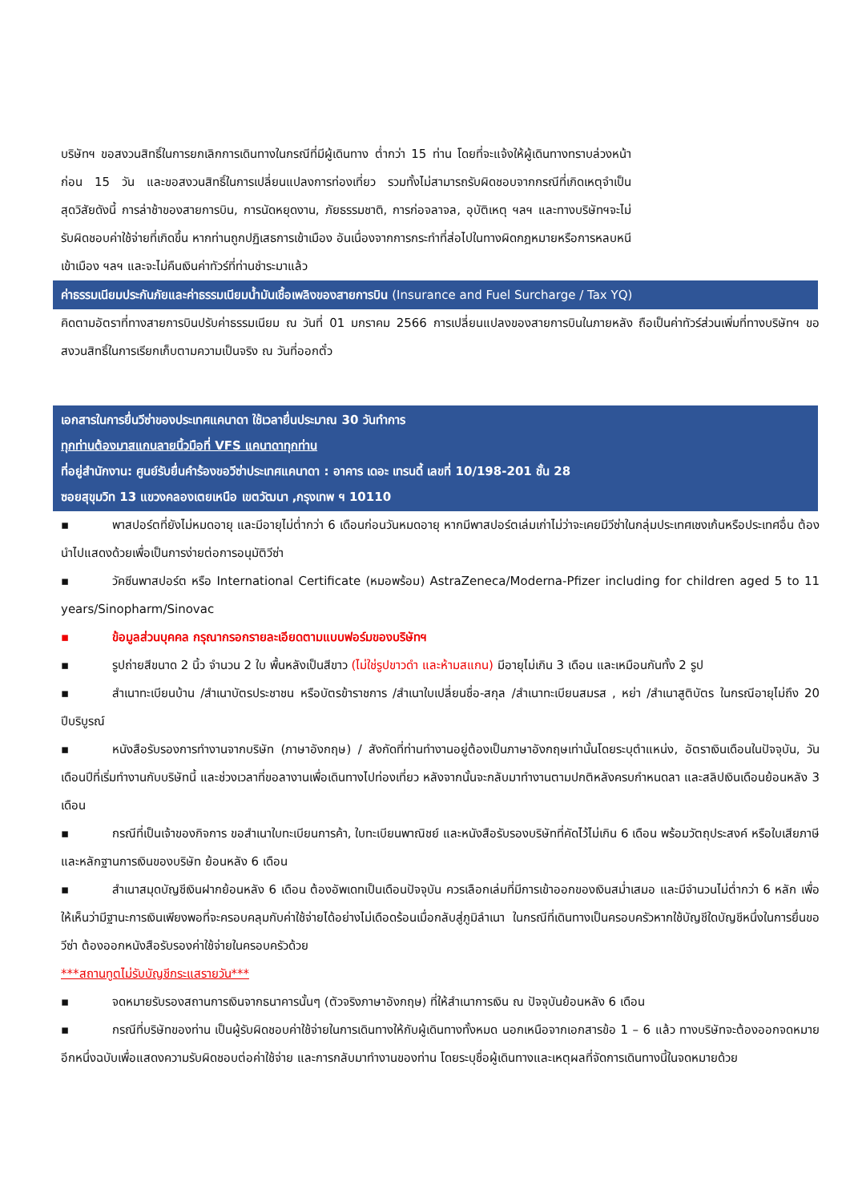บริษัทฯ ขอสงวนสิทธิ์ในการยกเลิกการเดินทางในกรณีที่มีผู้เดินทาง ต่ำกว่า 15 ท่าน โดยที่จะแจ้งให้ผู้เดินทางทราบล่วงหน้าก่อน 15 วัน และขอสงวนสิทธิ์ในการเปลี่ยนแปลงการท่องเที่ยว รวมทั้งไม่สามารถรับผิดชอบจากกรณีที่เกิดเหตุจำเป็นสุดวิสัยดังนี้ การล่าช้าของสายการบิน, การนัดหยุดงาน, ภัยธรรมชาติ, การก่อจลาจล, อุบัติเหตุ ฯลฯ และทางบริษัทฯจะไม่รับผิดชอบค่าใช้จ่ายที่เกิดขึ้น หากท่านถูกปฏิเสธการเข้าเมือง อันเนื่องจากการกระทำที่ส่อไปในทางผิดกฎหมายหรือการหลบหนีเข้าเมือง ฯลฯ และจะไม่คืนเงินค่าทัวร์ที่ท่านชำระมาแล้ว
ค่าธรรมเนียมประกันภัยและค่าธรรมเนียมน้ำมันเชื้อเพลิงของสายการบิน (Insurance and Fuel Surcharge / Tax YQ)
คิดตามอัตราที่ทางสายการบินปรับค่าธรรมเนียม ณ วันที่ 01 มกราคม 2566 การเปลี่ยนแปลงของสายการบินในภายหลัง ถือเป็นค่าทัวร์ส่วนเพิ่มที่ทางบริษัทฯ ขอสงวนสิทธิ์ในการเรียกเก็บตามความเป็นจริง ณ วันที่ออกตั๋ว
เอกสารในการยื่นวีซ่าของประเทศแคนาดา ใช้เวลายื่นประมาณ 30 วันทำการ
ทุกท่านต้องมาสแกนลายนิ้วมือที่ VFS แคนาดาทุกท่าน
ที่อยู่สำนักงาน: ศูนย์รับยื่นคำร้องขอวีซ่าประเทศแคนาดา : อาคาร เดอะ เทรนดี้ เลขที่ 10/198-201 ชั้น 28
ซอยสุขุมวิท 13 แขวงคลองเตยเหนือ เขตวัฒนา ,กรุงเทพ ฯ 10110
▪ พาสปอร์ตที่ยังไม่หมดอายุ และมีอายุไม่ต่ำกว่า 6 เดือนก่อนวันหมดอายุ หากมีพาสปอร์ตเล่มเก่าไม่ว่าจะเคยมีวีซ่าในกลุ่มประเทศเชงเก้นหรือประเทศอื่น ต้องนำไปแสดงด้วยเพื่อเป็นการง่ายต่อการอนุมัติวีซ่า
▪ วัคซีนพาสปอร์ต หรือ International Certificate (หมอพร้อม) AstraZeneca/Moderna-Pfizer including for children aged 5 to 11 years/Sinopharm/Sinovac
▪ ข้อมูลส่วนบุคคล กรุณากรอกรายละเอียดตามแบบฟอร์มของบริษัทฯ
▪ รูปถ่ายสีขนาด 2 นิ้ว จำนวน 2 ใบ พื้นหลังเป็นสีขาว (ไม่ใช่รูปขาวดำ และห้ามสแกน) มีอายุไม่เกิน 3 เดือน และเหมือนกันทั้ง 2 รูป
▪ สำเนาทะเบียนบ้าน /สำเนาบัตรประชาชน หรือบัตรข้าราชการ /สำเนาใบเปลี่ยนชื่อ-สกุล /สำเนาทะเบียนสมรส , หย่า /สำเนาสูติบัตร ในกรณีอายุไม่ถึง 20 ปีบริบูรณ์
▪ หนังสือรับรองการทำงานจากบริษัท (ภาษาอังกฤษ) / สังกัดที่ท่านทำงานอยู่ต้องเป็นภาษาอังกฤษเท่านั้นโดยระบุตำแหน่ง, อัตราเงินเดือนในปัจจุบัน, วันเดือนปีที่เริ่มทำงานกับบริษัทนี้ และช่วงเวลาที่ขอลางานเพื่อเดินทางไปท่องเที่ยว หลังจากนั้นจะกลับมาทำงานตามปกติหลังครบกำหนดลา และสลิปเงินเดือนย้อนหลัง 3 เดือน
▪ กรณีที่เป็นเจ้าของกิจการ ขอสำเนาใบทะเบียนการค้า, ใบทะเบียนพาณิชย์ และหนังสือรับรองบริษัทที่คัดไว้ไม่เกิน 6 เดือน พร้อมวัตถุประสงค์ หรือใบเสียภาษี และหลักฐานการเงินของบริษัท ย้อนหลัง 6 เดือน
▪ สำเนาสมุดบัญชีเงินฝากย้อนหลัง 6 เดือน ต้องอัพเดทเป็นเดือนปัจจุบัน ควรเลือกเล่มที่มีการเข้าออกของเงินสม่ำเสมอ และมีจำนวนไม่ต่ำกว่า 6 หลัก เพื่อให้เห็นว่ามีฐานะการเงินเพียงพอที่จะครอบคลุมกับค่าใช้จ่ายได้อย่างไม่เดือดร้อนเมื่อกลับสู่ภูมิลำเนา ในกรณีที่เดินทางเป็นครอบครัวหากใช้บัญชีใดบัญชีหนึ่งในการยื่นขอวีซ่า ต้องออกหนังสือรับรองค่าใช้จ่ายในครอบครัวด้วย
***สถานทูตไม่รับบัญชีกระแสรายวัน***
▪ จดหมายรับรองสถานการเงินจากธนาคารนั้นๆ (ตัวจริงภาษาอังกฤษ) ที่ให้สำเนาการเงิน ณ ปัจจุบันย้อนหลัง 6 เดือน
▪ กรณีที่บริษัทของท่าน เป็นผู้รับผิดชอบค่าใช้จ่ายในการเดินทางให้กับผู้เดินทางทั้งหมด นอกเหนือจากเอกสารข้อ 1 – 6 แล้ว ทางบริษัทจะต้องออกจดหมายอีกหนึ่งฉบับเพื่อแสดงความรับผิดชอบต่อค่าใช้จ่าย และการกลับมาทำงานของท่าน โดยระบุชื่อผู้เดินทางและเหตุผลที่จัดการเดินทางนี้ในจดหมายด้วย